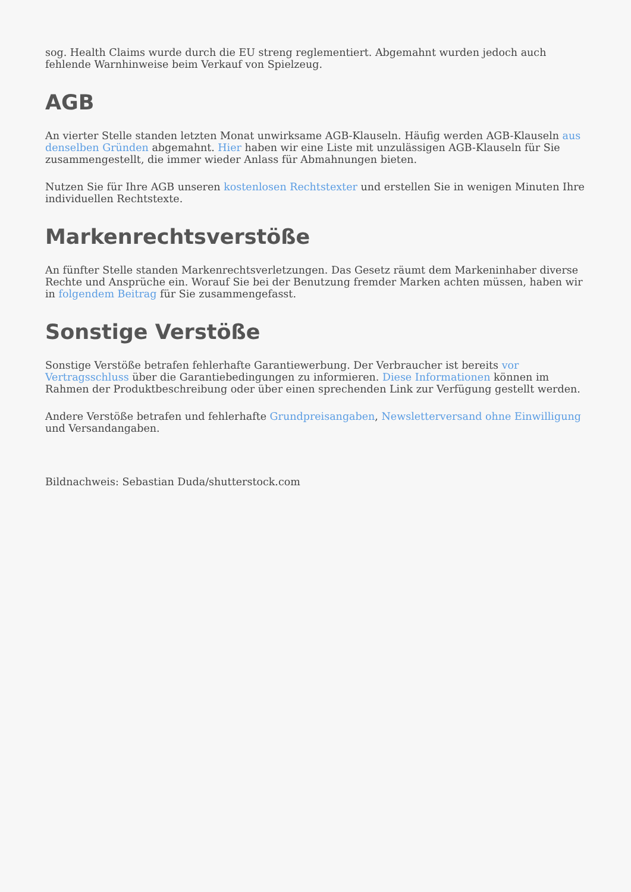sog. Health Claims wurde durch die EU streng reglementiert. Abgemahnt wurden jedoch auch fehlende Warnhinweise beim Verkauf von Spielzeug.
AGB
An vierter Stelle standen letzten Monat unwirksame AGB-Klauseln. Häufig werden AGB-Klauseln aus denselben Gründen abgemahnt. Hier haben wir eine Liste mit unzulässigen AGB-Klauseln für Sie zusammengestellt, die immer wieder Anlass für Abmahnungen bieten.
Nutzen Sie für Ihre AGB unseren kostenlosen Rechtstexter und erstellen Sie in wenigen Minuten Ihre individuellen Rechtstexte.
Markenrechtsverstöße
An fünfter Stelle standen Markenrechtsverletzungen. Das Gesetz räumt dem Markeninhaber diverse Rechte und Ansprüche ein. Worauf Sie bei der Benutzung fremder Marken achten müssen, haben wir in folgendem Beitrag für Sie zusammengefasst.
Sonstige Verstöße
Sonstige Verstöße betrafen fehlerhafte Garantiewerbung. Der Verbraucher ist bereits vor Vertragsschluss über die Garantiebedingungen zu informieren. Diese Informationen können im Rahmen der Produktbeschreibung oder über einen sprechenden Link zur Verfügung gestellt werden.
Andere Verstöße betrafen und fehlerhafte Grundpreisangaben, Newsletterversand ohne Einwilligung und Versandangaben.
Bildnachweis: Sebastian Duda/shutterstock.com